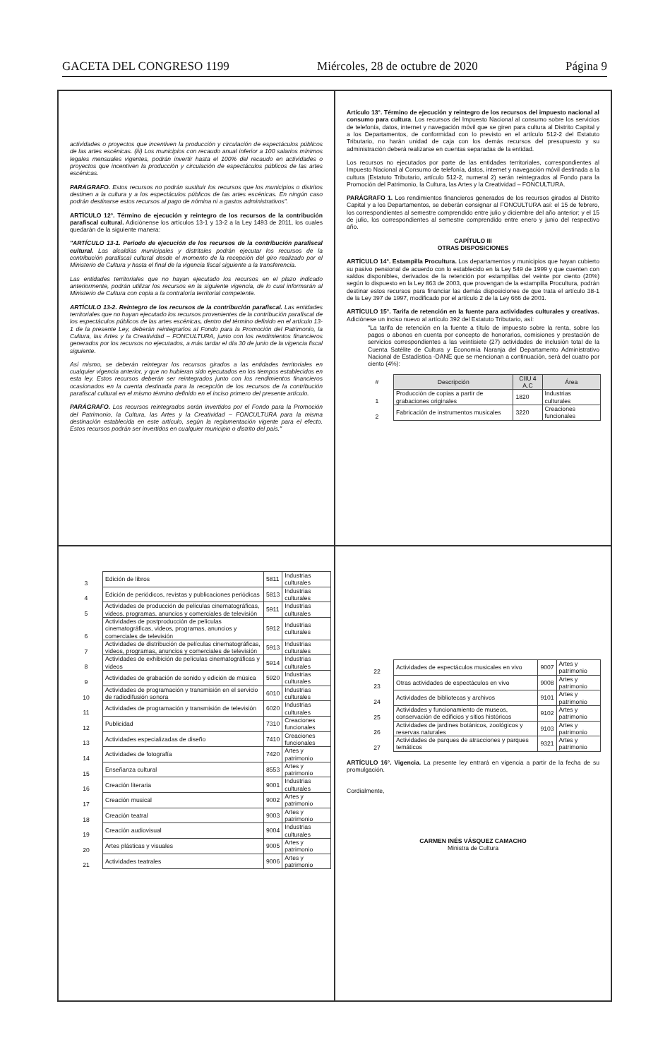GACETA DEL CONGRESO 1199 Miércoles, 28 de octubre de 2020 Página 9
actividades o proyectos que incentiven la producción y circulación de espectáculos públicos de las artes escénicas. (iii) Los municipios con recaudo anual inferior a 100 salarios mínimos legales mensuales vigentes, podrán invertir hasta el 100% del recaudo en actividades o proyectos que incentiven la producción y circulación de espectáculos públicos de las artes escénicas.
PARÁGRAFO. Estos recursos no podrán sustituir los recursos que los municipios o distritos destinen a la cultura y a los espectáculos públicos de las artes escénicas. En ningún caso podrán destinarse estos recursos al pago de nómina ni a gastos administrativos".
ARTÍCULO 12°. Término de ejecución y reintegro de los recursos de la contribución parafiscal cultural. Adiciónense los artículos 13-1 y 13-2 a la Ley 1493 de 2011, los cuales quedarán de la siguiente manera:
"ARTÍCULO 13-1. Periodo de ejecución de los recursos de la contribución parafiscal cultural. Las alcaldías municipales y distritales podrán ejecutar los recursos de la contribución parafiscal cultural desde el momento de la recepción del giro realizado por el Ministerio de Cultura y hasta el final de la vigencia fiscal siguiente a la transferencia.
Las entidades territoriales que no hayan ejecutado los recursos en el plazo indicado anteriormente, podrán utilizar los recursos en la siguiente vigencia, de lo cual informarán al Ministerio de Cultura con copia a la contraloría territorial competente.
ARTÍCULO 13-2. Reintegro de los recursos de la contribución parafiscal. Las entidades territoriales que no hayan ejecutado los recursos provenientes de la contribución parafiscal de los espectáculos públicos de las artes escénicas, dentro del término definido en el artículo 13-1 de la presente Ley, deberán reintegrarlos al Fondo para la Promoción del Patrimonio, la Cultura, las Artes y la Creatividad – FONCULTURA, junto con los rendimientos financieros generados por los recursos no ejecutados, a más tardar el día 30 de junio de la vigencia fiscal siguiente.
Así mismo, se deberán reintegrar los recursos girados a las entidades territoriales en cualquier vigencia anterior, y que no hubieran sido ejecutados en los tiempos establecidos en esta ley. Estos recursos deberán ser reintegrados junto con los rendimientos financieros ocasionados en la cuenta destinada para la recepción de los recursos de la contribución parafiscal cultural en el mismo término definido en el inciso primero del presente artículo.
PARÁGRAFO. Los recursos reintegrados serán invertidos por el Fondo para la Promoción del Patrimonio, la Cultura, las Artes y la Creatividad – FONCULTURA para la misma destinación establecida en este artículo, según la reglamentación vigente para el efecto. Estos recursos podrán ser invertidos en cualquier municipio o distrito del país."
Artículo 13°. Término de ejecución y reintegro de los recursos del impuesto nacional al consumo para cultura. Los recursos del Impuesto Nacional al consumo sobre los servicios de telefonía, datos, internet y navegación móvil que se giren para cultura al Distrito Capital y a los Departamentos, de conformidad con lo previsto en el artículo 512-2 del Estatuto Tributario, no harán unidad de caja con los demás recursos del presupuesto y su administración deberá realizarse en cuentas separadas de la entidad.
Los recursos no ejecutados por parte de las entidades territoriales, correspondientes al Impuesto Nacional al Consumo de telefonía, datos, internet y navegación móvil destinada a la cultura (Estatuto Tributario, artículo 512-2, numeral 2) serán reintegrados al Fondo para la Promoción del Patrimonio, la Cultura, las Artes y la Creatividad – FONCULTURA.
PARÁGRAFO 1. Los rendimientos financieros generados de los recursos girados al Distrito Capital y a los Departamentos, se deberán consignar al FONCULTURA así: el 15 de febrero, los correspondientes al semestre comprendido entre julio y diciembre del año anterior; y el 15 de julio, los correspondientes al semestre comprendido entre enero y junio del respectivo año.
CAPÍTULO III
OTRAS DISPOSICIONES
ARTÍCULO 14°. Estampilla Procultura. Los departamentos y municipios que hayan cubierto su pasivo pensional de acuerdo con lo establecido en la Ley 549 de 1999 y que cuenten con saldos disponibles, derivados de la retención por estampillas del veinte por ciento (20%) según lo dispuesto en la Ley 863 de 2003, que provengan de la estampilla Procultura, podrán destinar estos recursos para financiar las demás disposiciones de que trata el artículo 38-1 de la Ley 397 de 1997, modificado por el artículo 2 de la Ley 666 de 2001.
ARTÍCULO 15°. Tarifa de retención en la fuente para actividades culturales y creativas. Adiciónese un inciso nuevo al artículo 392 del Estatuto Tributario, así:
"La tarifa de retención en la fuente a título de impuesto sobre la renta, sobre los pagos o abonos en cuenta por concepto de honorarios, comisiones y prestación de servicios correspondientes a las veintisiete (27) actividades de inclusión total de la Cuenta Satélite de Cultura y Economía Naranja del Departamento Administrativo Nacional de Estadística -DANE que se mencionan a continuación, será del cuatro por ciento (4%):
| # | Descripción | CIIU 4 A.C | Área |
| 1 | Producción de copias a partir de grabaciones originales | 1820 | Industrias culturales |
| 2 | Fabricación de instrumentos musicales | 3220 | Creaciones funcionales |
| 3 | Edición de libros | 5811 | Industrias culturales |
| 4 | Edición de periódicos, revistas y publicaciones periódicas | 5813 | Industrias culturales |
| 5 | Actividades de producción de películas cinematográficas, videos, programas, anuncios y comerciales de televisión | 5911 | Industrias culturales |
| 6 | Actividades de postproducción de películas cinematográficas, videos, programas, anuncios y comerciales de televisión | 5912 | Industrias culturales |
| 7 | Actividades de distribución de películas cinematográficas, videos, programas, anuncios y comerciales de televisión | 5913 | Industrias culturales |
| 8 | Actividades de exhibición de películas cinematográficas y videos | 5914 | Industrias culturales |
| 9 | Actividades de grabación de sonido y edición de música | 5920 | Industrias culturales |
| 10 | Actividades de programación y transmisión en el servicio de radiodifusión sonora | 6010 | Industrias culturales |
| 11 | Actividades de programación y transmisión de televisión | 6020 | Industrias culturales |
| 12 | Publicidad | 7310 | Creaciones funcionales |
| 13 | Actividades especializadas de diseño | 7410 | Creaciones funcionales |
| 14 | Actividades de fotografía | 7420 | Artes y patrimonio |
| 15 | Enseñanza cultural | 8553 | Artes y patrimonio |
| 16 | Creación literaria | 9001 | Industrias culturales |
| 17 | Creación musical | 9002 | Artes y patrimonio |
| 18 | Creación teatral | 9003 | Artes y patrimonio |
| 19 | Creación audiovisual | 9004 | Industrias culturales |
| 20 | Artes plásticas y visuales | 9005 | Artes y patrimonio |
| 21 | Actividades teatrales | 9006 | Artes y patrimonio |
| 22 | Actividades de espectáculos musicales en vivo | 9007 | Artes y patrimonio |
| 23 | Otras actividades de espectáculos en vivo | 9008 | Artes y patrimonio |
| 24 | Actividades de bibliotecas y archivos | 9101 | Artes y patrimonio |
| 25 | Actividades y funcionamiento de museos, conservación de edificios y sitios históricos | 9102 | Artes y patrimonio |
| 26 | Actividades de jardines botánicos, zoológicos y reservas naturales | 9103 | Artes y patrimonio |
| 27 | Actividades de parques de atracciones y parques temáticos | 9321 | Artes y patrimonio |
ARTÍCULO 16°. Vigencia. La presente ley entrará en vigencia a partir de la fecha de su promulgación.
Cordialmente,
CARMEN INÉS VÁSQUEZ CAMACHO
Ministra de Cultura